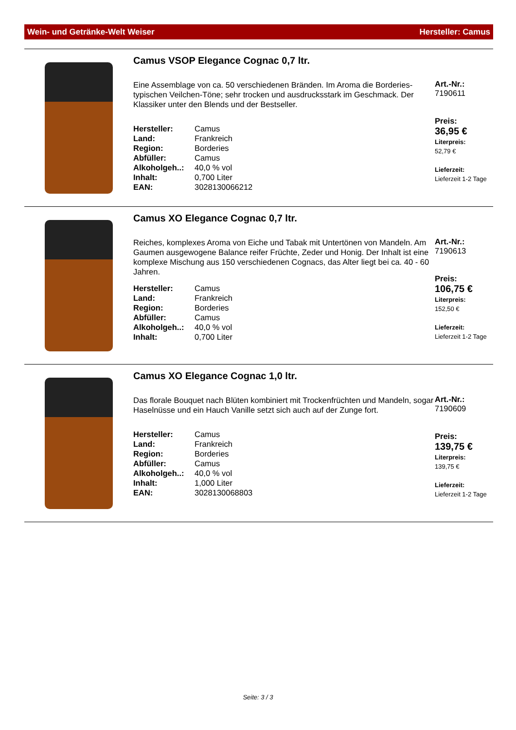Wein- und Getränke-Welt Weiser Hersteller: Camus
Camus VSOP Elegance Cognac 0,7 ltr.
Eine Assemblage von ca. 50 verschiedenen Bränden. Im Aroma die Borderies-typischen Veilchen-Töne; sehr trocken und ausdrucksstark im Geschmack. Der Klassiker unter den Blends und der Bestseller.
| Hersteller: | Camus |
| Land: | Frankreich |
| Region: | Borderies |
| Abfüller: | Camus |
| Alkoholgeh..: | 40,0 % vol |
| Inhalt: | 0,700 Liter |
| EAN: | 3028130066212 |
Art.-Nr.:
7190611
Preis:
36,95 €
Literpreis:
52,79 €
Lieferzeit:
Lieferzeit 1-2 Tage
Camus XO Elegance Cognac 0,7 ltr.
Reiches, komplexes Aroma von Eiche und Tabak mit Untertönen von Mandeln. Am Gaumen ausgewogene Balance reifer Früchte, Zeder und Honig. Der Inhalt ist eine komplexe Mischung aus 150 verschiedenen Cognacs, das Alter liegt bei ca. 40 - 60 Jahren.
| Hersteller: | Camus |
| Land: | Frankreich |
| Region: | Borderies |
| Abfüller: | Camus |
| Alkoholgeh..: | 40,0 % vol |
| Inhalt: | 0,700 Liter |
Art.-Nr.:
7190613
Preis:
106,75 €
Literpreis:
152,50 €
Lieferzeit:
Lieferzeit 1-2 Tage
Camus XO Elegance Cognac 1,0 ltr.
Das florale Bouquet nach Blüten kombiniert mit Trockenfrüchten und Mandeln, sogar Haselnüsse und ein Hauch Vanille setzt sich auch auf der Zunge fort.
| Hersteller: | Camus |
| Land: | Frankreich |
| Region: | Borderies |
| Abfüller: | Camus |
| Alkoholgeh..: | 40,0 % vol |
| Inhalt: | 1,000 Liter |
| EAN: | 3028130068803 |
Art.-Nr.:
7190609
Preis:
139,75 €
Literpreis:
139,75 €
Lieferzeit:
Lieferzeit 1-2 Tage
Seite: 3 / 3